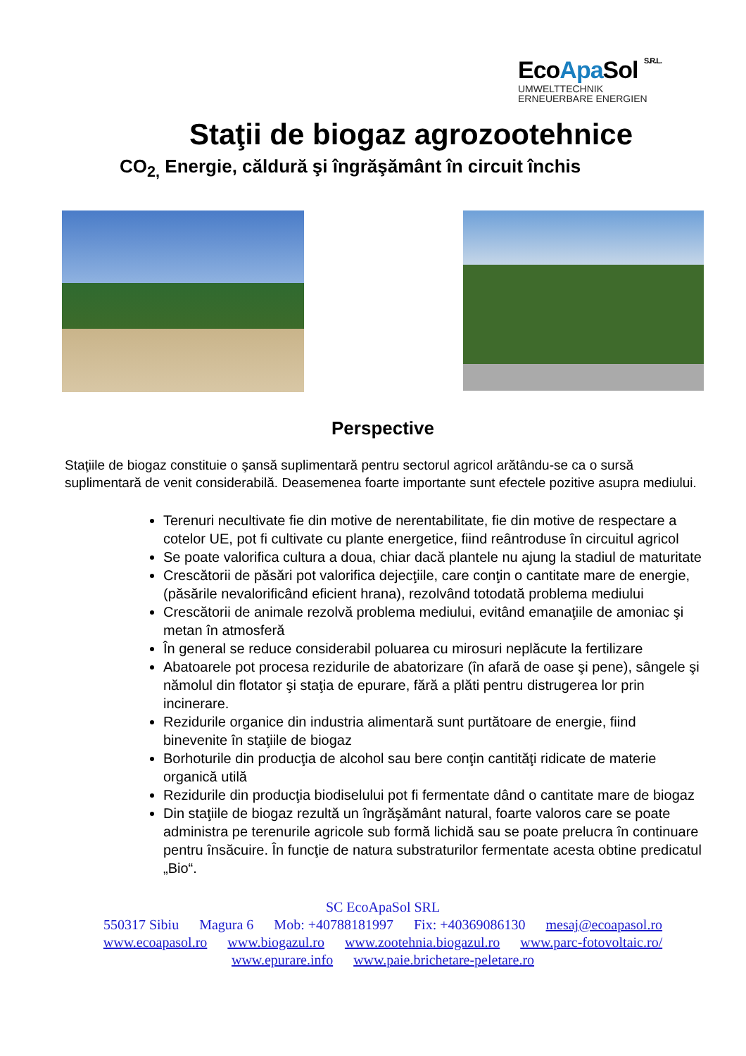EcoApa Sol S.R.L.
UMWELTTECHNIK
ERNEUERBARE ENERGIEN
Staţii de biogaz agrozootehnice
CO<sub>2,</sub> Energie, căldură şi îngrăşământ în circuit închis
Perspective
Staţiile de biogaz constituie o şansă suplimentară pentru sectorul agricol arătându-se ca o sursă suplimentară de venit considerabilă. Deasemenea foarte importante sunt efectele pozitive asupra mediului.
Terenuri necultivate fie din motive de nerentabilitate, fie din motive de respectare a cotelor UE, pot fi cultivate cu plante energetice, fiind reântroduse în circuitul agricol
Se poate valorifica cultura a doua, chiar dacă plantele nu ajung la stadiul de maturitate
Crescătorii de păsări pot valorifica dejecţiile, care conţin o cantitate mare de energie, (păsările nevalorificând eficient hrana), rezolvând totodată problema mediului
Crescătorii de animale rezolvă problema mediului, evitând emanaţiile de amoniac şi metan în atmosferă
În general se reduce considerabil poluarea cu mirosuri neplăcute la fertilizare
Abatoarele pot procesa rezidurile de abatorizare (în afară de oase şi pene), sângele şi nămolul din flotator şi staţia de epurare, fără a plăti pentru distrugerea lor prin incinerare.
Rezidurile organice din industria alimentară sunt purtătoare de energie, fiind binevenite în staţiile de biogaz
Borhoturile din producţia de alcohol sau bere conţin cantităţi ridicate de materie organică utilă
Rezidurile din producţia biodiselului pot fi fermentate dând o cantitate mare de biogaz
Din staţiile de biogaz rezultă un îngrăşământ natural, foarte valoros care se poate administra pe terenurile agricole sub formă lichidă sau se poate prelucra în continuare pentru însăcuire. În funcţie de natura substraturilor fermentate acesta obtine predicatul „Bio“.
SC EcoApaSol SRL
550317 Sibiu Magura 6 Mob: +40788181997 Fix: +40369086130 mesaj@ecoapasol.ro
www.ecoapasol.ro www.biogazul.ro www.zootehnia.biogazul.ro www.parc-fotovoltaic.ro/
www.epurare.info www.paie.brichetare-peletare.ro